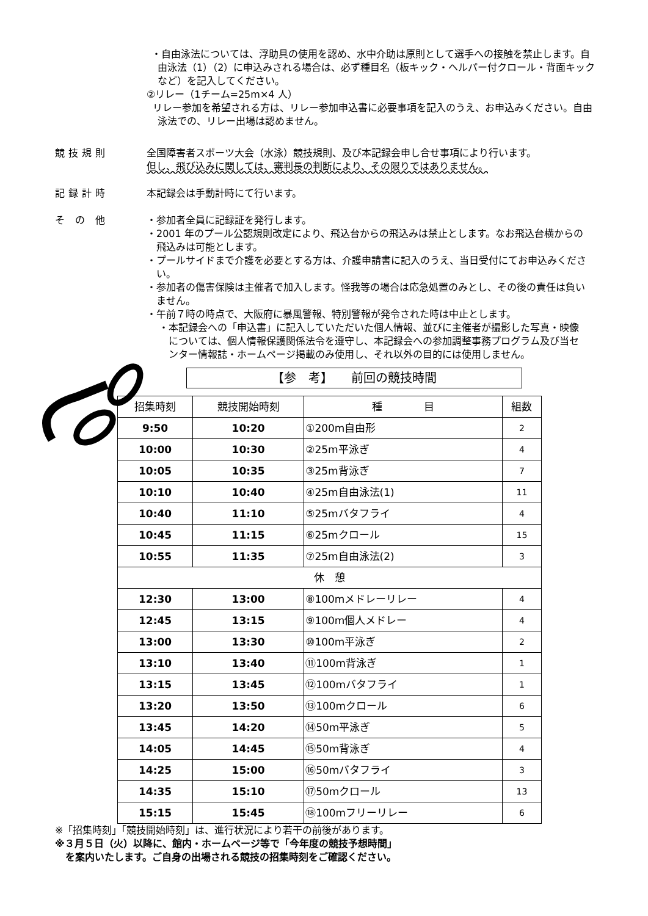・自由泳法については、浮助具の使用を認め、水中介助は原則として選手への接触を禁止します。自由泳法（1）（2）に申込みされる場合は、必ず種目名（板キック・ヘルパー付クロール・背面キックなど）を記入してください。
②リレー（1チーム=25m×4 人）
リレー参加を希望される方は、リレー参加申込書に必要事項を記入のうえ、お申込みください。自由泳法での、リレー出場は認めません。
競技規則 全国障害者スポーツ大会（水泳）競技規則、及び本記録会申し合せ事項により行います。
但し、飛び込みに関しては、審判長の判断により、その限りではありません。
記録計時 本記録会は手動計時にて行います。
そ の 他 ・参加者全員に記録証を発行します。
・2001 年のプール公認規則改定により、飛込台からの飛込みは禁止とします。なお飛込台横からの飛込みは可能とします。
・プールサイドまで介護を必要とする方は、介護申請書に記入のうえ、当日受付にてお申込みください。
・参加者の傷害保険は主催者で加入します。怪我等の場合は応急処置のみとし、その後の責任は負いません。
・午前７時の時点で、大阪府に暴風警報、特別警報が発令された時は中止とします。
・本記録会への「申込書」に記入していただいた個人情報、並びに主催者が撮影した写真・映像については、個人情報保護関係法令を遵守し、本記録会への参加調整事務プログラム及び当センター情報誌・ホームページ掲載のみ使用し、それ以外の目的には使用しません。
【参　考】　　前回の競技時間
| 招集時刻 | 競技開始時刻 | 種 目 | 組数 |
| --- | --- | --- | --- |
| 9:50 | 10:20 | ①200m自由形 | 2 |
| 10:00 | 10:30 | ②25m平泳ぎ | 4 |
| 10:05 | 10:35 | ③25m背泳ぎ | 7 |
| 10:10 | 10:40 | ④25m自由泳法(1) | 11 |
| 10:40 | 11:10 | ⑤25mバタフライ | 4 |
| 10:45 | 11:15 | ⑥25mクロール | 15 |
| 10:55 | 11:35 | ⑦25m自由泳法(2) | 3 |
| 休 憩 | | | |
| 12:30 | 13:00 | ⑧100mメドレーリレー | 4 |
| 12:45 | 13:15 | ⑨100m個人メドレー | 4 |
| 13:00 | 13:30 | ⑩100m平泳ぎ | 2 |
| 13:10 | 13:40 | ⑪100m背泳ぎ | 1 |
| 13:15 | 13:45 | ⑫100mバタフライ | 1 |
| 13:20 | 13:50 | ⑬100mクロール | 6 |
| 13:45 | 14:20 | ⑭50m平泳ぎ | 5 |
| 14:05 | 14:45 | ⑮50m背泳ぎ | 4 |
| 14:25 | 15:00 | ⑯50mバタフライ | 3 |
| 14:35 | 15:10 | ⑰50mクロール | 13 |
| 15:15 | 15:45 | ⑱100mフリーリレー | 6 |
※「招集時刻」「競技開始時刻」は、進行状況により若干の前後があります。
※３月５日（火）以降に、館内・ホームページ等で「今年度の競技予想時間」
を案内いたします。ご自身の出場される競技の招集時刻をご確認ください。